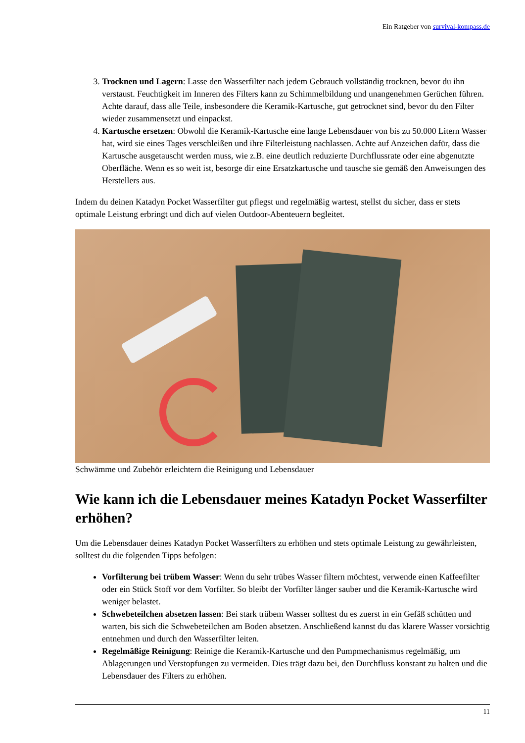Ein Ratgeber von survival-kompass.de
3. Trocknen und Lagern: Lasse den Wasserfilter nach jedem Gebrauch vollständig trocknen, bevor du ihn verstaust. Feuchtigkeit im Inneren des Filters kann zu Schimmelbildung und unangenehmen Gerüchen führen. Achte darauf, dass alle Teile, insbesondere die Keramik-Kartusche, gut getrocknet sind, bevor du den Filter wieder zusammensetzt und einpackst.
4. Kartusche ersetzen: Obwohl die Keramik-Kartusche eine lange Lebensdauer von bis zu 50.000 Litern Wasser hat, wird sie eines Tages verschleißen und ihre Filterleistung nachlassen. Achte auf Anzeichen dafür, dass die Kartusche ausgetauscht werden muss, wie z.B. eine deutlich reduzierte Durchflussrate oder eine abgenutzte Oberfläche. Wenn es so weit ist, besorge dir eine Ersatzkartusche und tausche sie gemäß den Anweisungen des Herstellers aus.
Indem du deinen Katadyn Pocket Wasserfilter gut pflegst und regelmäßig wartest, stellst du sicher, dass er stets optimale Leistung erbringt und dich auf vielen Outdoor-Abenteuern begleitet.
Schwämme und Zubehör erleichtern die Reinigung und Lebensdauer
Wie kann ich die Lebensdauer meines Katadyn Pocket Wasserfilter erhöhen?
Um die Lebensdauer deines Katadyn Pocket Wasserfilters zu erhöhen und stets optimale Leistung zu gewährleisten, solltest du die folgenden Tipps befolgen:
Vorfilterung bei trübem Wasser: Wenn du sehr trübes Wasser filtern möchtest, verwende einen Kaffeefilter oder ein Stück Stoff vor dem Vorfilter. So bleibt der Vorfilter länger sauber und die Keramik-Kartusche wird weniger belastet.
Schwebeteilchen absetzen lassen: Bei stark trübem Wasser solltest du es zuerst in ein Gefäß schütten und warten, bis sich die Schwebeteilchen am Boden absetzen. Anschließend kannst du das klarere Wasser vorsichtig entnehmen und durch den Wasserfilter leiten.
Regelmäßige Reinigung: Reinige die Keramik-Kartusche und den Pumpmechanismus regelmäßig, um Ablagerungen und Verstopfungen zu vermeiden. Dies trägt dazu bei, den Durchfluss konstant zu halten und die Lebensdauer des Filters zu erhöhen.
11